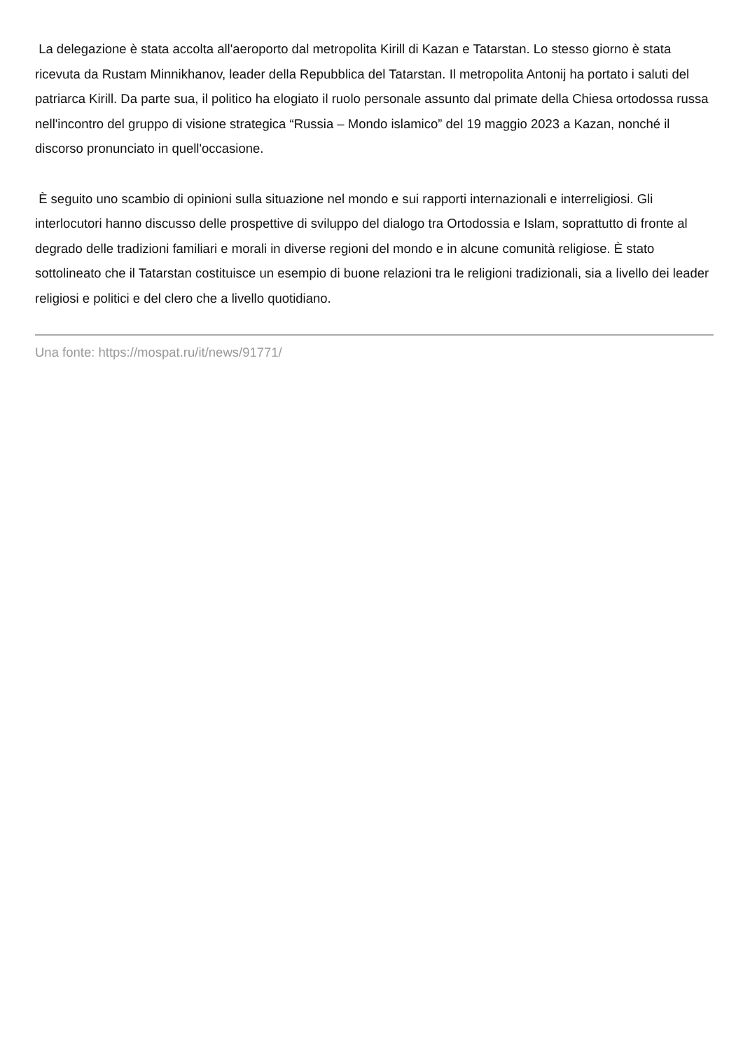La delegazione è stata accolta all'aeroporto dal metropolita Kirill di Kazan e Tatarstan. Lo stesso giorno è stata ricevuta da Rustam Minnikhanov, leader della Repubblica del Tatarstan. Il metropolita Antonij ha portato i saluti del patriarca Kirill. Da parte sua, il politico ha elogiato il ruolo personale assunto dal primate della Chiesa ortodossa russa nell'incontro del gruppo di visione strategica “Russia – Mondo islamico” del 19 maggio 2023 a Kazan, nonché il discorso pronunciato in quell'occasione.
È seguito uno scambio di opinioni sulla situazione nel mondo e sui rapporti internazionali e interreligiosi. Gli interlocutori hanno discusso delle prospettive di sviluppo del dialogo tra Ortodossia e Islam, soprattutto di fronte al degrado delle tradizioni familiari e morali in diverse regioni del mondo e in alcune comunità religiose. È stato sottolineato che il Tatarstan costituisce un esempio di buone relazioni tra le religioni tradizionali, sia a livello dei leader religiosi e politici e del clero che a livello quotidiano.
Una fonte: https://mospat.ru/it/news/91771/